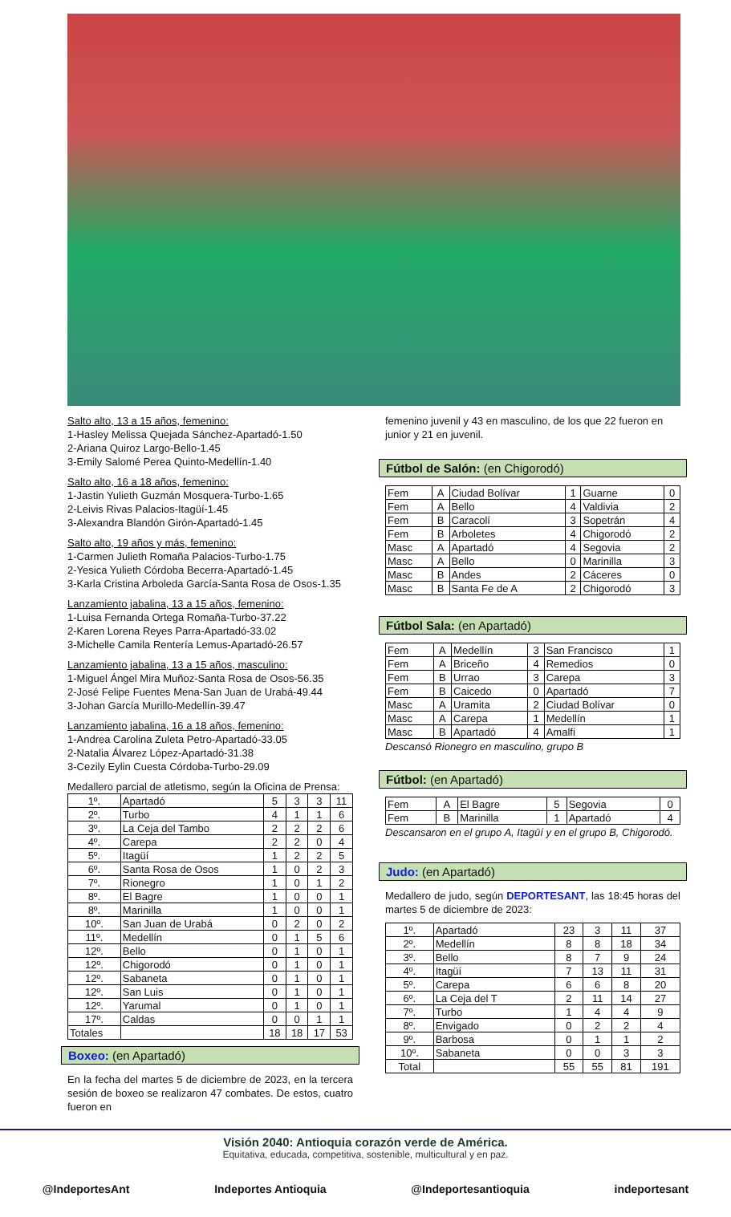Salto alto, 13 a 15 años, femenino:
1-Hasley Melissa Quejada Sánchez-Apartadó-1.50
2-Ariana Quiroz Largo-Bello-1.45
3-Emily Salomé Perea Quinto-Medellín-1.40
Salto alto, 16 a 18 años, femenino:
1-Jastin Yulieth Guzmán Mosquera-Turbo-1.65
2-Leivis Rivas Palacios-Itagüí-1.45
3-Alexandra Blandón Girón-Apartadó-1.45
Salto alto, 19 años y más, femenino:
1-Carmen Julieth Romaña Palacios-Turbo-1.75
2-Yesica Yulieth Córdoba Becerra-Apartadó-1.45
3-Karla Cristina Arboleda García-Santa Rosa de Osos-1.35
Lanzamiento jabalina, 13 a 15 años, femenino:
1-Luisa Fernanda Ortega Romaña-Turbo-37.22
2-Karen Lorena Reyes Parra-Apartadó-33.02
3-Michelle Camila Rentería Lemus-Apartadó-26.57
Lanzamiento jabalina, 13 a 15 años, masculino:
1-Miguel Ángel Mira Muñoz-Santa Rosa de Osos-56.35
2-José Felipe Fuentes Mena-San Juan de Urabá-49.44
3-Johan García Murillo-Medellín-39.47
Lanzamiento jabalina, 16 a 18 años, femenino:
1-Andrea Carolina Zuleta Petro-Apartadó-33.05
2-Natalia Álvarez López-Apartadó-31.38
3-Cezily Eylin Cuesta Córdoba-Turbo-29.09
Medallero parcial de atletismo, según la Oficina de Prensa:
| 1º. | Apartadó | 5 | 3 | 3 | 11 |
| 2º. | Turbo | 4 | 1 | 1 | 6 |
| 3º. | La Ceja del Tambo | 2 | 2 | 2 | 6 |
| 4º. | Carepa | 2 | 2 | 0 | 4 |
| 5º. | Itagüí | 1 | 2 | 2 | 5 |
| 6º. | Santa Rosa de Osos | 1 | 0 | 2 | 3 |
| 7º. | Rionegro | 1 | 0 | 1 | 2 |
| 8º. | El Bagre | 1 | 0 | 0 | 1 |
| 8º. | Marinilla | 1 | 0 | 0 | 1 |
| 10º. | San Juan de Urabá | 0 | 2 | 0 | 2 |
| 11º. | Medellín | 0 | 1 | 5 | 6 |
| 12º. | Bello | 0 | 1 | 0 | 1 |
| 12º. | Chigorodó | 0 | 1 | 0 | 1 |
| 12º. | Sabaneta | 0 | 1 | 0 | 1 |
| 12º. | San Luis | 0 | 1 | 0 | 1 |
| 12º. | Yarumal | 0 | 1 | 0 | 1 |
| 17º. | Caldas | 0 | 0 | 1 | 1 |
| Totales | | 18 | 18 | 17 | 53 |
Boxeo: (en Apartadó)
En la fecha del martes 5 de diciembre de 2023, en la tercera sesión de boxeo se realizaron 47 combates. De estos, cuatro fueron en
femenino juvenil y 43 en masculino, de los que 22 fueron en junior y 21 en juvenil.
Fútbol de Salón: (en Chigorodó)
| Fem | A | Ciudad Bolívar | 1 | Guarne | 0 |
| Fem | A | Bello | 4 | Valdivia | 2 |
| Fem | B | Caracolí | 3 | Sopetrán | 4 |
| Fem | B | Arboletes | 4 | Chigorodó | 2 |
| Masc | A | Apartadó | 4 | Segovia | 2 |
| Masc | A | Bello | 0 | Marinilla | 3 |
| Masc | B | Andes | 2 | Cáceres | 0 |
| Masc | B | Santa Fe de A | 2 | Chigorodó | 3 |
Fútbol Sala: (en Apartadó)
| Fem | A | Medellín | 3 | San Francisco | 1 |
| Fem | A | Briceño | 4 | Remedios | 0 |
| Fem | B | Urrao | 3 | Carepa | 3 |
| Fem | B | Caicedo | 0 | Apartadó | 7 |
| Masc | A | Uramita | 2 | Ciudad Bolívar | 0 |
| Masc | A | Carepa | 1 | Medellín | 1 |
| Masc | B | Apartadó | 4 | Amalfi | 1 |
Descansó Rionegro en masculino, grupo B
Fútbol: (en Apartadó)
| Fem | A | El Bagre | 5 | Segovia | 0 |
| Fem | B | Marinilla | 1 | Apartadó | 4 |
Descansaron en el grupo A, Itagüí y en el grupo B, Chigorodó.
Judo: (en Apartadó)
Medallero de judo, según DEPORTESANT, las 18:45 horas del martes 5 de diciembre de 2023:
| 1º. | Apartadó | 23 | 3 | 11 | 37 |
| 2º. | Medellín | 8 | 8 | 18 | 34 |
| 3º. | Bello | 8 | 7 | 9 | 24 |
| 4º. | Itagüí | 7 | 13 | 11 | 31 |
| 5º. | Carepa | 6 | 6 | 8 | 20 |
| 6º. | La Ceja del T | 2 | 11 | 14 | 27 |
| 7º. | Turbo | 1 | 4 | 4 | 9 |
| 8º. | Envigado | 0 | 2 | 2 | 4 |
| 9º. | Barbosa | 0 | 1 | 1 | 2 |
| 10º. | Sabaneta | 0 | 0 | 3 | 3 |
| Total | | 55 | 55 | 81 | 191 |
Visión 2040: Antioquia corazón verde de América.
Equitativa, educada, competitiva, sostenible, multicultural y en paz.
@IndeportesAnt Indeportes Antioquia @Indeportesantioquia indeportesant